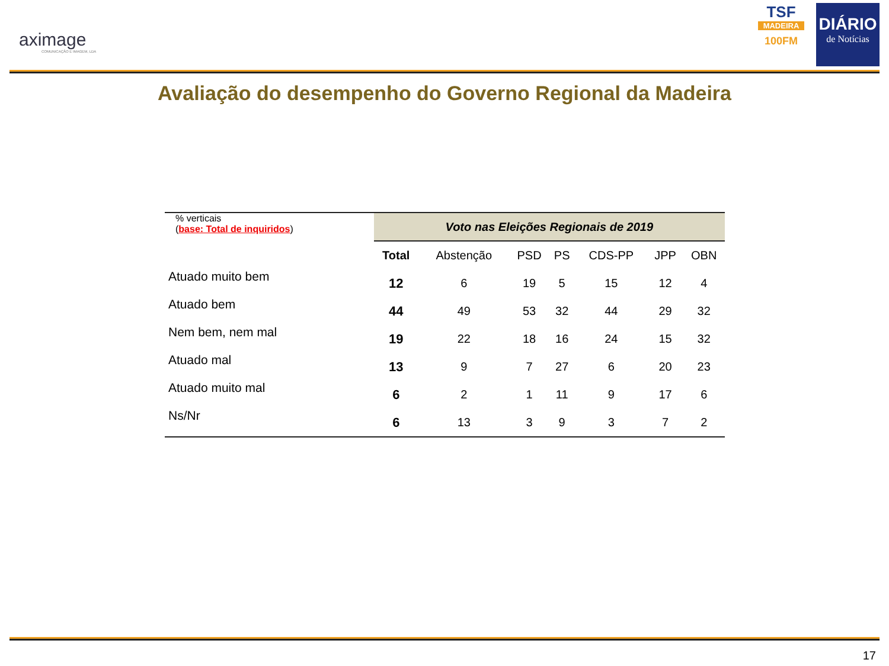aximage
COMUNICAÇÃO E IMAGEM, LDA
TSF
MADEIRA
100FM
DIÁRIO
de Notícias
Avaliação do desempenho do Governo Regional da Madeira
| % verticais ( base: Total de inquiridos ) | Voto nas Eleições Regionais de 2019 | | | | | | |
| | Total | Abstenção | PSD | PS | CDS-PP | JPP | OBN |
| Atuado muito bem | 12 | 6 | 19 | 5 | 15 | 12 | 4 |
| Atuado bem | 44 | 49 | 53 | 32 | 44 | 29 | 32 |
| Nem bem, nem mal | 19 | 22 | 18 | 16 | 24 | 15 | 32 |
| Atuado mal | 13 | 9 | 7 | 27 | 6 | 20 | 23 |
| Atuado muito mal | 6 | 2 | 1 | 11 | 9 | 17 | 6 |
| Ns/Nr | 6 | 13 | 3 | 9 | 3 | 7 | 2 |
17